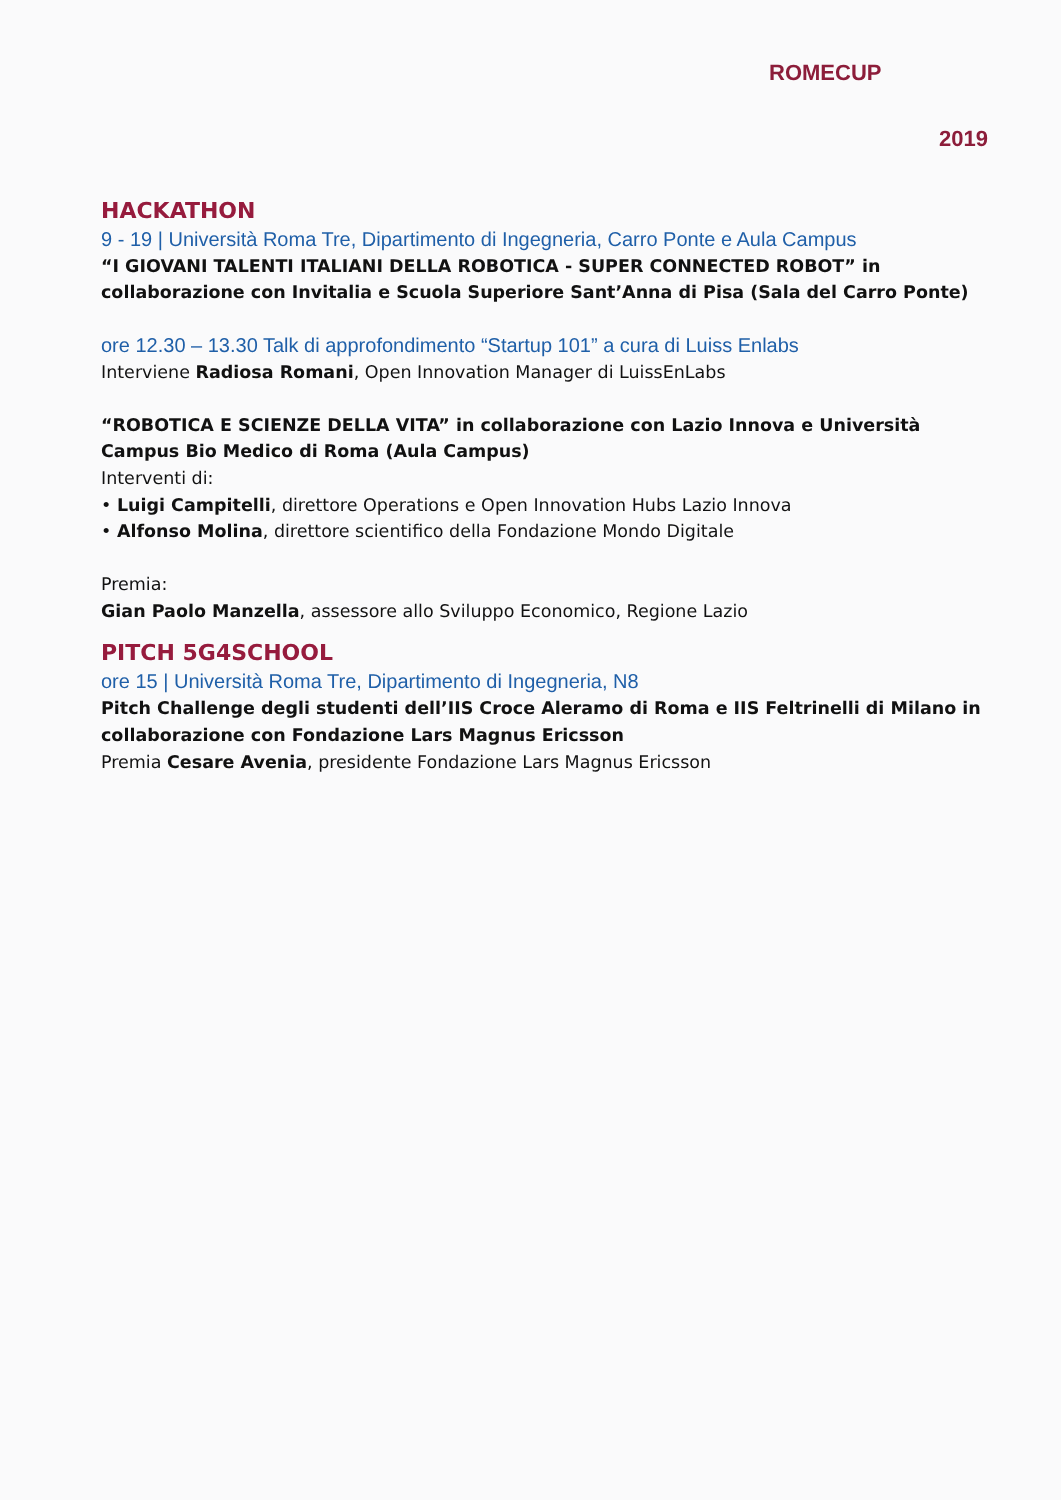ROMECUP
2019
HACKATHON
9 - 19 | Università Roma Tre, Dipartimento di Ingegneria, Carro Ponte e Aula Campus
“I GIOVANI TALENTI ITALIANI DELLA ROBOTICA - SUPER CONNECTED ROBOT” in collaborazione con Invitalia e Scuola Superiore Sant’Anna di Pisa (Sala del Carro Ponte)
ore 12.30 – 13.30 Talk di approfondimento “Startup 101” a cura di Luiss Enlabs
Interviene Radiosa Romani, Open Innovation Manager di LuissEnLabs
“ROBOTICA E SCIENZE DELLA VITA” in collaborazione con Lazio Innova e Università Campus Bio Medico di Roma (Aula Campus)
Interventi di:
• Luigi Campitelli, direttore Operations e Open Innovation Hubs Lazio Innova
• Alfonso Molina, direttore scientifico della Fondazione Mondo Digitale
Premia:
Gian Paolo Manzella, assessore allo Sviluppo Economico, Regione Lazio
PITCH 5G4SCHOOL
ore 15 | Università Roma Tre, Dipartimento di Ingegneria, N8
Pitch Challenge degli studenti dell’IIS Croce Aleramo di Roma e IIS Feltrinelli di Milano in collaborazione con Fondazione Lars Magnus Ericsson
Premia Cesare Avenia, presidente Fondazione Lars Magnus Ericsson